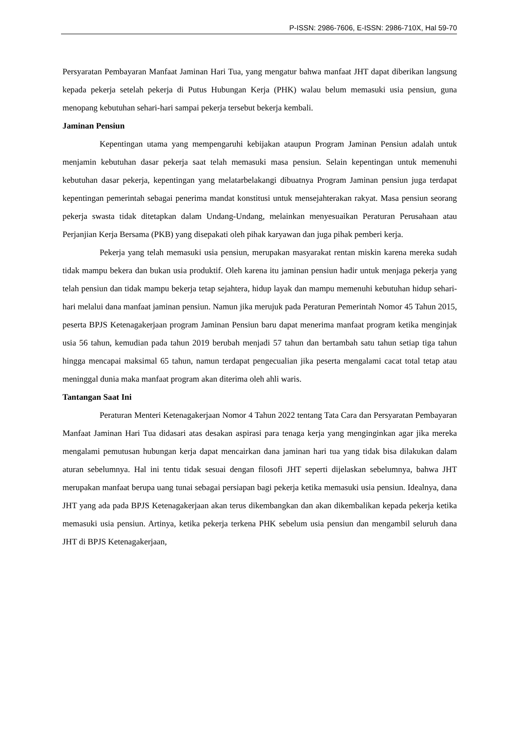P-ISSN: 2986-7606, E-ISSN: 2986-710X, Hal 59-70
Persyaratan Pembayaran Manfaat Jaminan Hari Tua, yang mengatur bahwa manfaat JHT dapat diberikan langsung kepada pekerja setelah pekerja di Putus Hubungan Kerja (PHK) walau belum memasuki usia pensiun, guna menopang kebutuhan sehari-hari sampai pekerja tersebut bekerja kembali.
Jaminan Pensiun
Kepentingan utama yang mempengaruhi kebijakan ataupun Program Jaminan Pensiun adalah untuk menjamin kebutuhan dasar pekerja saat telah memasuki masa pensiun. Selain kepentingan untuk memenuhi kebutuhan dasar pekerja, kepentingan yang melatarbelakangi dibuatnya Program Jaminan pensiun juga terdapat kepentingan pemerintah sebagai penerima mandat konstitusi untuk mensejahterakan rakyat. Masa pensiun seorang pekerja swasta tidak ditetapkan dalam Undang-Undang, melainkan menyesuaikan Peraturan Perusahaan atau Perjanjian Kerja Bersama (PKB) yang disepakati oleh pihak karyawan dan juga pihak pemberi kerja.
Pekerja yang telah memasuki usia pensiun, merupakan masyarakat rentan miskin karena mereka sudah tidak mampu bekera dan bukan usia produktif. Oleh karena itu jaminan pensiun hadir untuk menjaga pekerja yang telah pensiun dan tidak mampu bekerja tetap sejahtera, hidup layak dan mampu memenuhi kebutuhan hidup sehari-hari melalui dana manfaat jaminan pensiun. Namun jika merujuk pada Peraturan Pemerintah Nomor 45 Tahun 2015, peserta BPJS Ketenagakerjaan program Jaminan Pensiun baru dapat menerima manfaat program ketika menginjak usia 56 tahun, kemudian pada tahun 2019 berubah menjadi 57 tahun dan bertambah satu tahun setiap tiga tahun hingga mencapai maksimal 65 tahun, namun terdapat pengecualian jika peserta mengalami cacat total tetap atau meninggal dunia maka manfaat program akan diterima oleh ahli waris.
Tantangan Saat Ini
Peraturan Menteri Ketenagakerjaan Nomor 4 Tahun 2022 tentang Tata Cara dan Persyaratan Pembayaran Manfaat Jaminan Hari Tua didasari atas desakan aspirasi para tenaga kerja yang menginginkan agar jika mereka mengalami pemutusan hubungan kerja dapat mencairkan dana jaminan hari tua yang tidak bisa dilakukan dalam aturan sebelumnya. Hal ini tentu tidak sesuai dengan filosofi JHT seperti dijelaskan sebelumnya, bahwa JHT merupakan manfaat berupa uang tunai sebagai persiapan bagi pekerja ketika memasuki usia pensiun. Idealnya, dana JHT yang ada pada BPJS Ketenagakerjaan akan terus dikembangkan dan akan dikembalikan kepada pekerja ketika memasuki usia pensiun. Artinya, ketika pekerja terkena PHK sebelum usia pensiun dan mengambil seluruh dana JHT di BPJS Ketenagakerjaan,